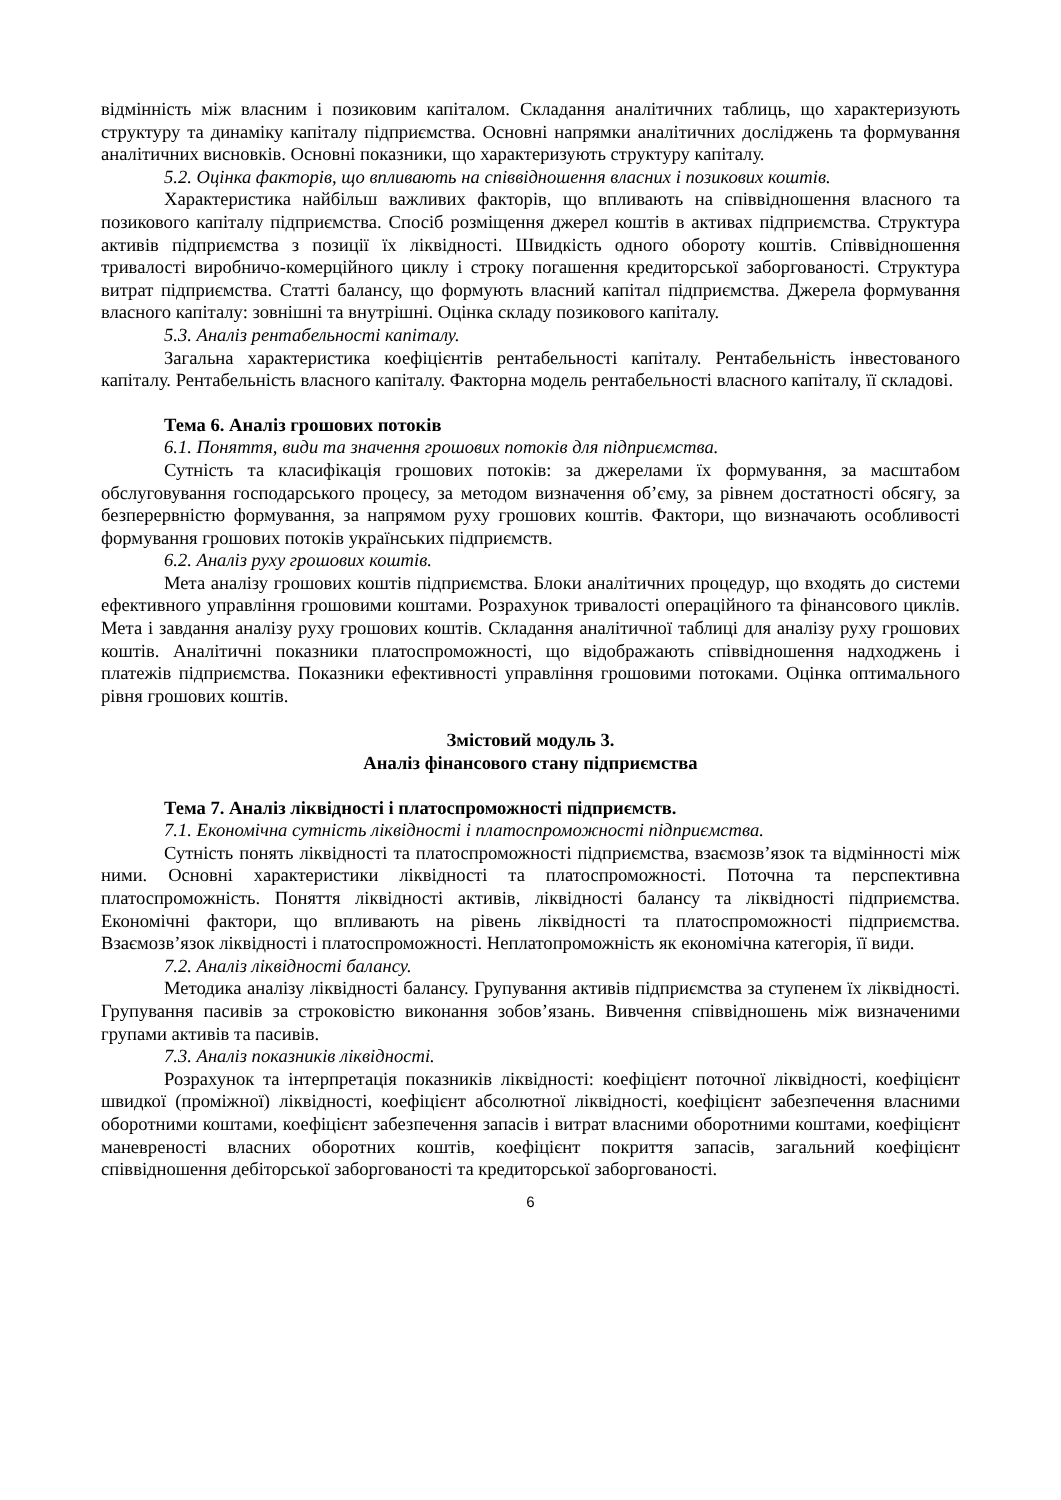відмінність між власним і позиковим капіталом. Складання аналітичних таблиць, що характеризують структуру та динаміку капіталу підприємства. Основні напрямки аналітичних досліджень та формування аналітичних висновків. Основні показники, що характеризують структуру капіталу.
5.2. Оцінка факторів, що впливають на співвідношення власних і позикових коштів.
Характеристика найбільш важливих факторів, що впливають на співвідношення власного та позикового капіталу підприємства. Спосіб розміщення джерел коштів в активах підприємства. Структура активів підприємства з позиції їх ліквідності. Швидкість одного обороту коштів. Співвідношення тривалості виробничо-комерційного циклу і строку погашення кредиторської заборгованості. Структура витрат підприємства. Статті балансу, що формують власний капітал підприємства. Джерела формування власного капіталу: зовнішні та внутрішні. Оцінка складу позикового капіталу.
5.3. Аналіз рентабельності капіталу.
Загальна характеристика коефіцієнтів рентабельності капіталу. Рентабельність інвестованого капіталу. Рентабельність власного капіталу. Факторна модель рентабельності власного капіталу, її складові.
Тема 6. Аналіз грошових потоків
6.1. Поняття, види та значення грошових потоків для підприємства.
Сутність та класифікація грошових потоків: за джерелами їх формування, за масштабом обслуговування господарського процесу, за методом визначення об’єму, за рівнем достатності обсягу, за безперервністю формування, за напрямом руху грошових коштів. Фактори, що визначають особливості формування грошових потоків українських підприємств.
6.2. Аналіз руху грошових коштів.
Мета аналізу грошових коштів підприємства. Блоки аналітичних процедур, що входять до системи ефективного управління грошовими коштами. Розрахунок тривалості операційного та фінансового циклів. Мета і завдання аналізу руху грошових коштів. Складання аналітичної таблиці для аналізу руху грошових коштів. Аналітичні показники платоспроможності, що відображають співвідношення надходжень і платежів підприємства. Показники ефективності управління грошовими потоками. Оцінка оптимального рівня грошових коштів.
Змістовий модуль 3.
Аналіз фінансового стану підприємства
Тема 7. Аналіз ліквідності і платоспроможності підприємств.
7.1. Економічна сутність ліквідності і платоспроможності підприємства.
Сутність понять ліквідності та платоспроможності підприємства, взаємозв’язок та відмінності між ними. Основні характеристики ліквідності та платоспроможності. Поточна та перспективна платоспроможність. Поняття ліквідності активів, ліквідності балансу та ліквідності підприємства. Економічні фактори, що впливають на рівень ліквідності та платоспроможності підприємства. Взаємозв’язок ліквідності і платоспроможності. Неплатопроможність як економічна категорія, її види.
7.2. Аналіз ліквідності балансу.
Методика аналізу ліквідності балансу. Групування активів підприємства за ступенем їх ліквідності. Групування пасивів за строковістю виконання зобов’язань. Вивчення співвідношень між визначеними групами активів та пасивів.
7.3. Аналіз показників ліквідності.
Розрахунок та інтерпретація показників ліквідності: коефіцієнт поточної ліквідності, коефіцієнт швидкої (проміжної) ліквідності, коефіцієнт абсолютної ліквідності, коефіцієнт забезпечення власними оборотними коштами, коефіцієнт забезпечення запасів і витрат власними оборотними коштами, коефіцієнт маневреності власних оборотних коштів, коефіцієнт покриття запасів, загальний коефіцієнт співвідношення дебіторської заборгованості та кредиторської заборгованості.
6